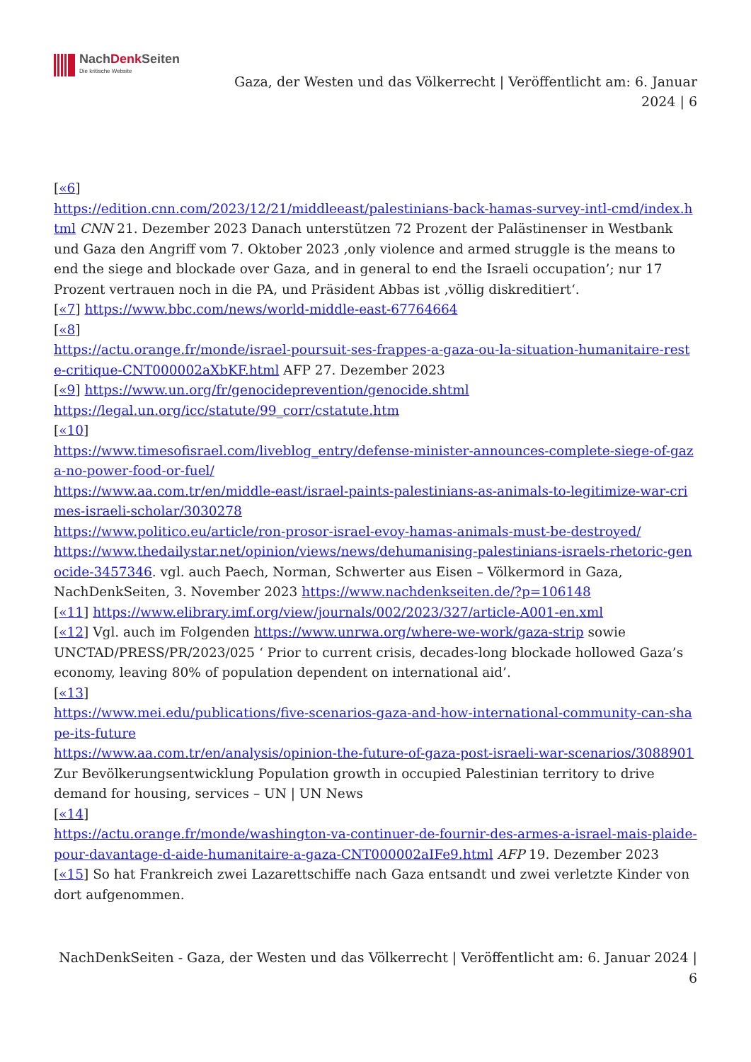NachDenk Seiten
Die kritische Website
Gaza, der Westen und das Völkerrecht | Veröffentlicht am: 6. Januar 2024 | 6
[«6]
https://edition.cnn.com/2023/12/21/middleeast/palestinians-back-hamas-survey-intl-cmd/index.html CNN 21. Dezember 2023 Danach unterstützen 72 Prozent der Palästinenser in Westbank und Gaza den Angriff vom 7. Oktober 2023 ‚only violence and armed struggle is the means to end the siege and blockade over Gaza, and in general to end the Israeli occupation’; nur 17 Prozent vertrauen noch in die PA, und Präsident Abbas ist ‚völlig diskreditiert‘.
[«7] https://www.bbc.com/news/world-middle-east-67764664
[«8]
https://actu.orange.fr/monde/israel-poursuit-ses-frappes-a-gaza-ou-la-situation-humanitaire-reste-critique-CNT000002aXbKF.html AFP 27. Dezember 2023
[«9] https://www.un.org/fr/genocideprevention/genocide.shtml
https://legal.un.org/icc/statute/99_corr/cstatute.htm
[«10]
https://www.timesofisrael.com/liveblog_entry/defense-minister-announces-complete-siege-of-gaza-no-power-food-or-fuel/
https://www.aa.com.tr/en/middle-east/israel-paints-palestinians-as-animals-to-legitimize-war-crimes-israeli-scholar/3030278
https://www.politico.eu/article/ron-prosor-israel-evoy-hamas-animals-must-be-destroyed/
https://www.thedailystar.net/opinion/views/news/dehumanising-palestinians-israels-rhetoric-genocide-3457346. vgl. auch Paech, Norman, Schwerter aus Eisen – Völkermord in Gaza, NachDenkSeiten, 3. November 2023 https://www.nachdenkseiten.de/?p=106148
[«11] https://www.elibrary.imf.org/view/journals/002/2023/327/article-A001-en.xml
[«12] Vgl. auch im Folgenden https://www.unrwa.org/where-we-work/gaza-strip sowie UNCTAD/PRESS/PR/2023/025 ‘ Prior to current crisis, decades-long blockade hollowed Gaza’s economy, leaving 80% of population dependent on international aid’.
[«13]
https://www.mei.edu/publications/five-scenarios-gaza-and-how-international-community-can-shape-its-future
https://www.aa.com.tr/en/analysis/opinion-the-future-of-gaza-post-israeli-war-scenarios/3088901 Zur Bevölkerungsentwicklung Population growth in occupied Palestinian territory to drive demand for housing, services – UN | UN News
[«14]
https://actu.orange.fr/monde/washington-va-continuer-de-fournir-des-armes-a-israel-mais-plaide-pour-davantage-d-aide-humanitaire-a-gaza-CNT000002aIFe9.html AFP 19. Dezember 2023
[«15] So hat Frankreich zwei Lazarettschiffe nach Gaza entsandt und zwei verletzte Kinder von dort aufgenommen.
NachDenkSeiten - Gaza, der Westen und das Völkerrecht | Veröffentlicht am: 6. Januar 2024 | 6